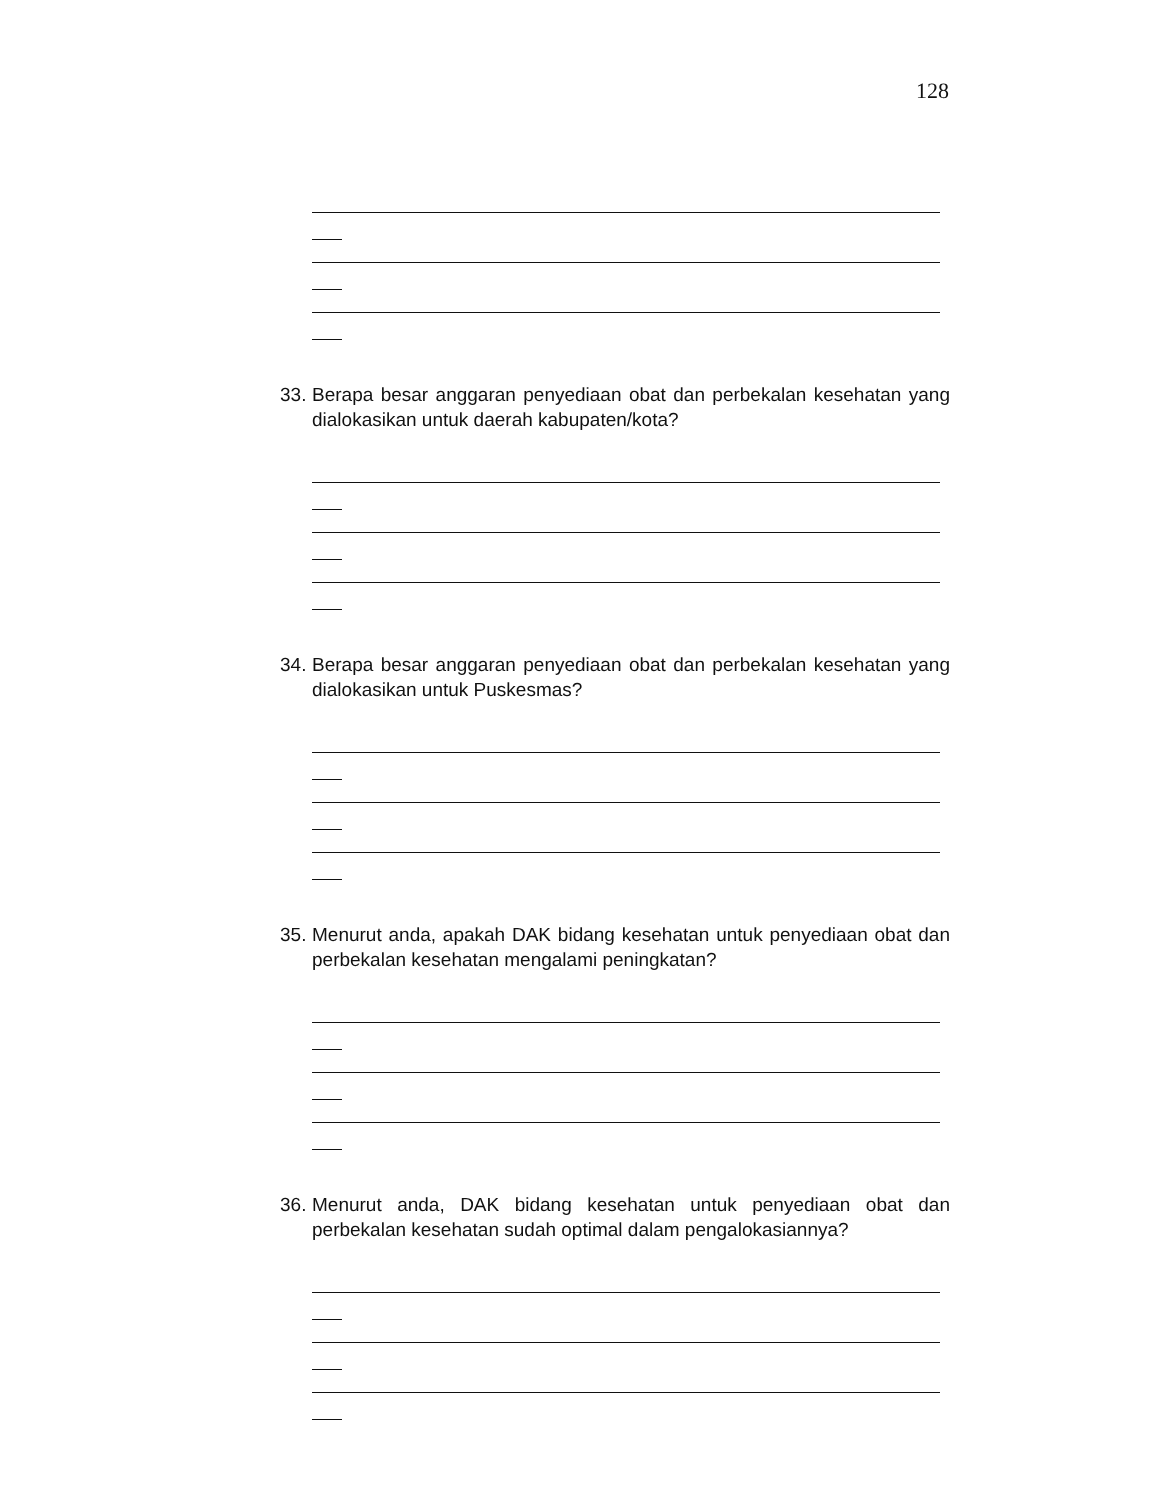128
33. Berapa besar anggaran penyediaan obat dan perbekalan kesehatan yang dialokasikan untuk daerah kabupaten/kota?
34. Berapa besar anggaran penyediaan obat dan perbekalan kesehatan yang dialokasikan untuk Puskesmas?
35. Menurut anda, apakah DAK bidang kesehatan untuk penyediaan obat dan perbekalan kesehatan mengalami peningkatan?
36. Menurut anda, DAK bidang kesehatan untuk penyediaan obat dan perbekalan kesehatan sudah optimal dalam pengalokasiannya?